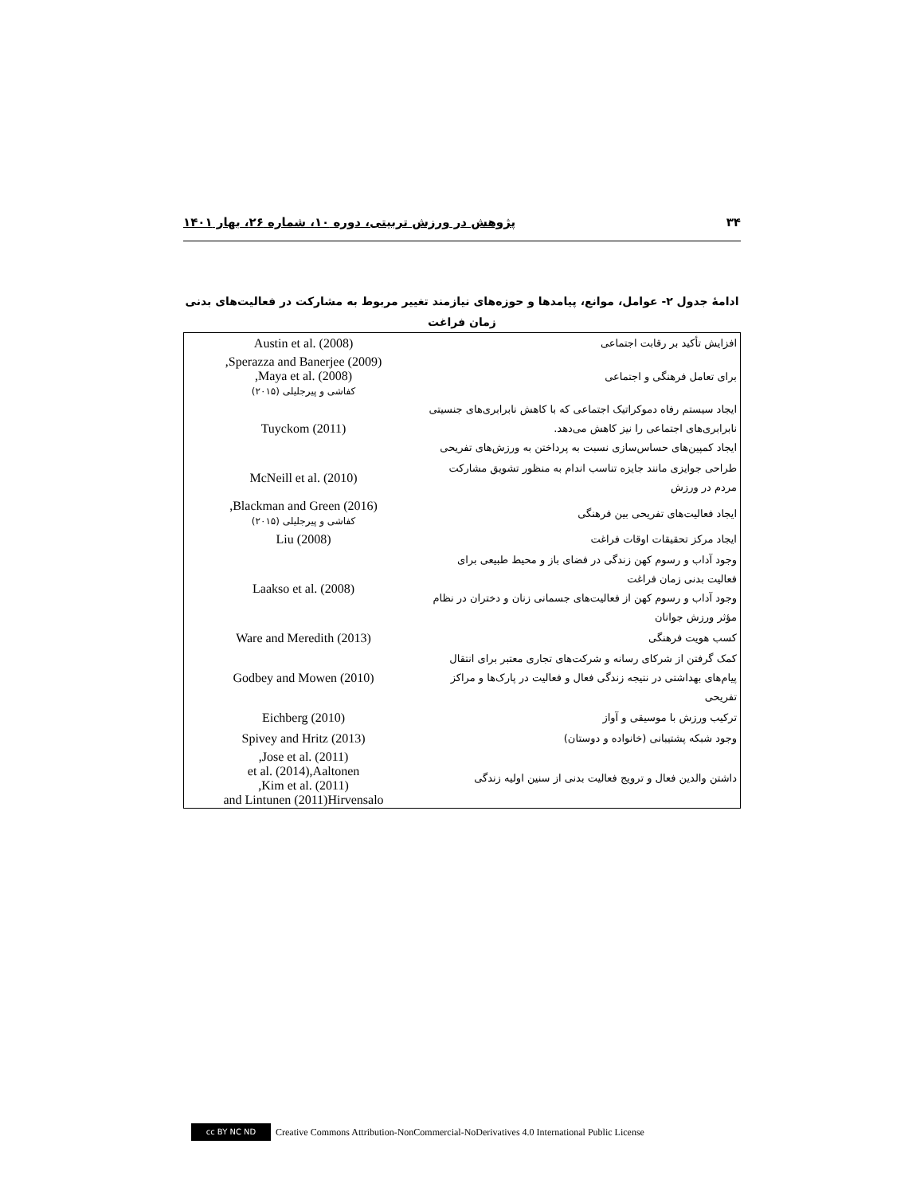۳۴ پژوهش در ورزش تربیتی، دوره ۱۰، شماره ۲۶، بهار ۱۴۰۱
ادامهٔ جدول ۲- عوامل، موانع، پیامدها و حوزه‌های نیازمند تغییر مربوط به مشارکت در فعالیت‌های بدنی
زمان فراغت
| افزایش تأکید بر رقابت اجتماعی | Austin et al. (2008) |
| برای تعامل فرهنگی و اجتماعی | Sperazza and Banerjee (2009), Maya et al. (2008), کفاشی و پیرجلیلی (۲۰۱۵) |
| ایجاد سیستم رفاه دموکراتیک اجتماعی که با کاهش نابرابری‌های جنسیتی نابرابری‌های اجتماعی را نیز کاهش می‌دهد. ایجاد کمپین‌های حساس‌سازی نسبت به پرداختن به ورزش‌های تفریحی | Tuyckom (2011) |
| طراحی جوایزی مانند جایزه تناسب اندام به منظور تشویق مشارکت مردم در ورزش | McNeill et al. (2010) |
| ایجاد فعالیت‌های تفریحی بین فرهنگی | Blackman and Green (2016), کفاشی و پیرجلیلی (۲۰۱۵) |
| ایجاد مرکز تحقیقات اوقات فراغت | Liu (2008) |
| وجود آداب و رسوم کهن زندگی در فضای باز و محیط طبیعی برای فعالیت بدنی زمان فراغت وجود آداب و رسوم کهن از فعالیت‌های جسمانی زنان و دختران در نظام مؤثر ورزش جوانان | Laakso et al. (2008) |
| کسب هویت فرهنگی | Ware and Meredith (2013) |
| کمک گرفتن از شرکای رسانه و شرکت‌های تجاری معتبر برای انتقال پیام‌های بهداشتی در نتیجه زندگی فعال و فعالیت در پارک‌ها و مراکز تفریحی | Godbey and Mowen (2010) |
| ترکیب ورزش با موسیقی و آواز | Eichberg (2010) |
| وجود شبکه پشتیبانی (خانواده و دوستان) | Spivey and Hritz (2013) |
| داشتن والدین فعال و ترویج فعالیت بدنی از سنین اولیه زندگی | Jose et al. (2011), et al. (2014),Aaltonen Kim et al. (2011), and Lintunen (2011)Hirvensalo |
cc BY NC ND
Creative Commons Attribution-NonCommercial-NoDerivatives 4.0 International Public License